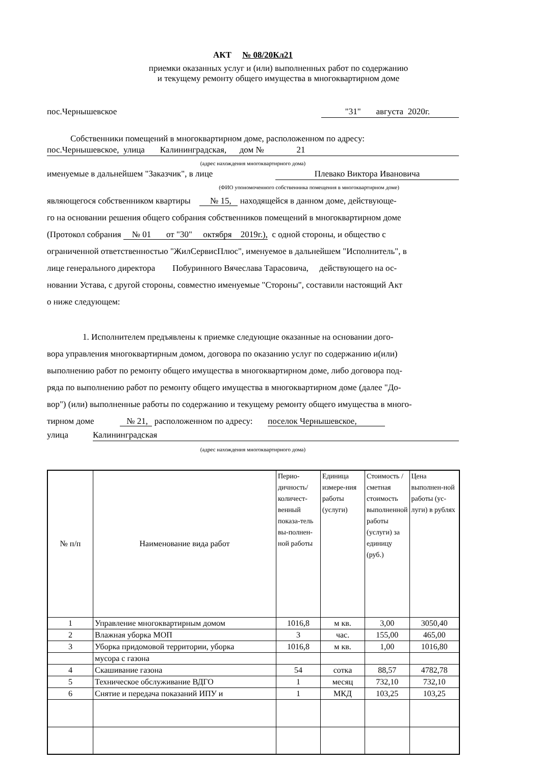АКТ № 08/20Кл21
приемки оказанных услуг и (или) выполненных работ по содержанию
и текущему ремонту общего имущества в многоквартирном доме
пос.Чернышевское "31" августа 2020г.
Собственники помещений в многоквартирном доме, расположенном по адресу:
пос.Чернышевское, улица Калининградская, дом № 21
(адрес нахождения многоквартирного дома)
именуемые в дальнейшем "Заказчик", в лице Плевако Виктора Ивановича
(ФИО упономоченного собственника помещения в многоквартирном доме)
являющегося собственником квартиры № 15, находящейся в данном доме, действующе-
го на основании решения общего собрания собственников помещений в многоквартирном доме
(Протокол собрания № 01 от "30" октября 2019г.), с одной стороны, и общество с
ограниченной ответственностью "ЖилСервисПлюс", именуемое в дальнейшем "Исполнитель", в
лице генерального директора Побуринного Вячеслава Тарасовича, действующего на ос-
новании Устава, с другой стороны, совместно именуемые "Стороны", составили настоящий Акт
о ниже следующем:
1. Исполнителем предъявлены к приемке следующие оказанные на основании дого-
вора управления многоквартирным домом, договора по оказанию услуг по содержанию и(или)
выполнению работ по ремонту общего имущества в многоквартирном доме, либо договора под-
ряда по выполнению работ по ремонту общего имущества в многоквартирном доме (далее "До-
вор") (или) выполненные работы по содержанию и текущему ремонту общего имущества в много-
тирном доме № 21, расположенном по адресу: поселок Чернышевское,
улица Калининградская
(адрес нахождения многоквартирного дома)
| № п/п | Наименование вида работ | Перио-дичность/количест-венный показа-тель вы-полнен-ной работы | Единица измере-ния работы (услуги) | Стоимость / сметная стоимость выполненной работы (услуги) за единицу (руб.) | Цена выполнен-ной работы (ус-луги) в рублях |
| 1 | Управление многоквартирным домом | 1016,8 | м кв. | 3,00 | 3050,40 |
| 2 | Влажная уборка МОП | 3 | час. | 155,00 | 465,00 |
| 3 | Уборка придомовой территории, уборка | 1016,8 | м кв. | 1,00 | 1016,80 |
| | мусора с газона | | | | |
| 4 | Скашивание газона | 54 | сотка | 88,57 | 4782,78 |
| 5 | Техническое обслуживание ВДГО | 1 | месяц | 732,10 | 732,10 |
| 6 | Снятие и передача показаний ИПУ и | 1 | МКД | 103,25 | 103,25 |